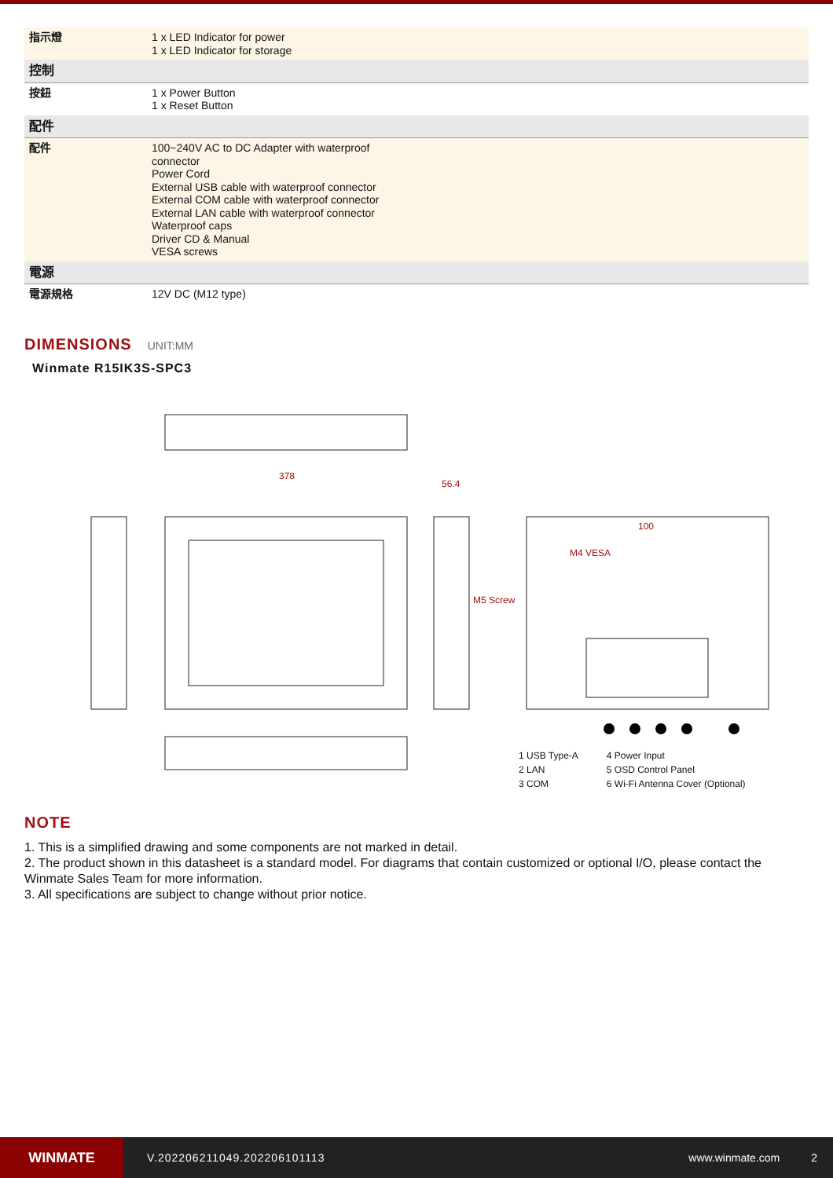| 指示燈 | 1 x LED Indicator for power 1 x LED Indicator for storage |
| 控制 | |
| 按鈕 | 1 x Power Button 1 x Reset Button |
| 配件 | |
| 配件 | 100~240V AC to DC Adapter with waterproof connector Power Cord External USB cable with waterproof connector External COM cable with waterproof connector External LAN cable with waterproof connector Waterproof caps Driver CD & Manual VESA screws |
| 電源 | |
| 電源規格 | 12V DC (M12 type) |
DIMENSIONS UNIT:MM
Winmate R15IK3S-SPC3
378
56.4
M4 VESA
100
M5 Screw
1 USB Type-A
2 LAN
3 COM
4 Power Input
5 OSD Control Panel
6 Wi-Fi Antenna Cover (Optional)
NOTE
1. This is a simplified drawing and some components are not marked in detail.
2. The product shown in this datasheet is a standard model. For diagrams that contain customized or optional I/O, please contact the Winmate Sales Team for more information.
3. All specifications are subject to change without prior notice.
WINMATE
V.202206211049.202206101113 www.winmate.com 2